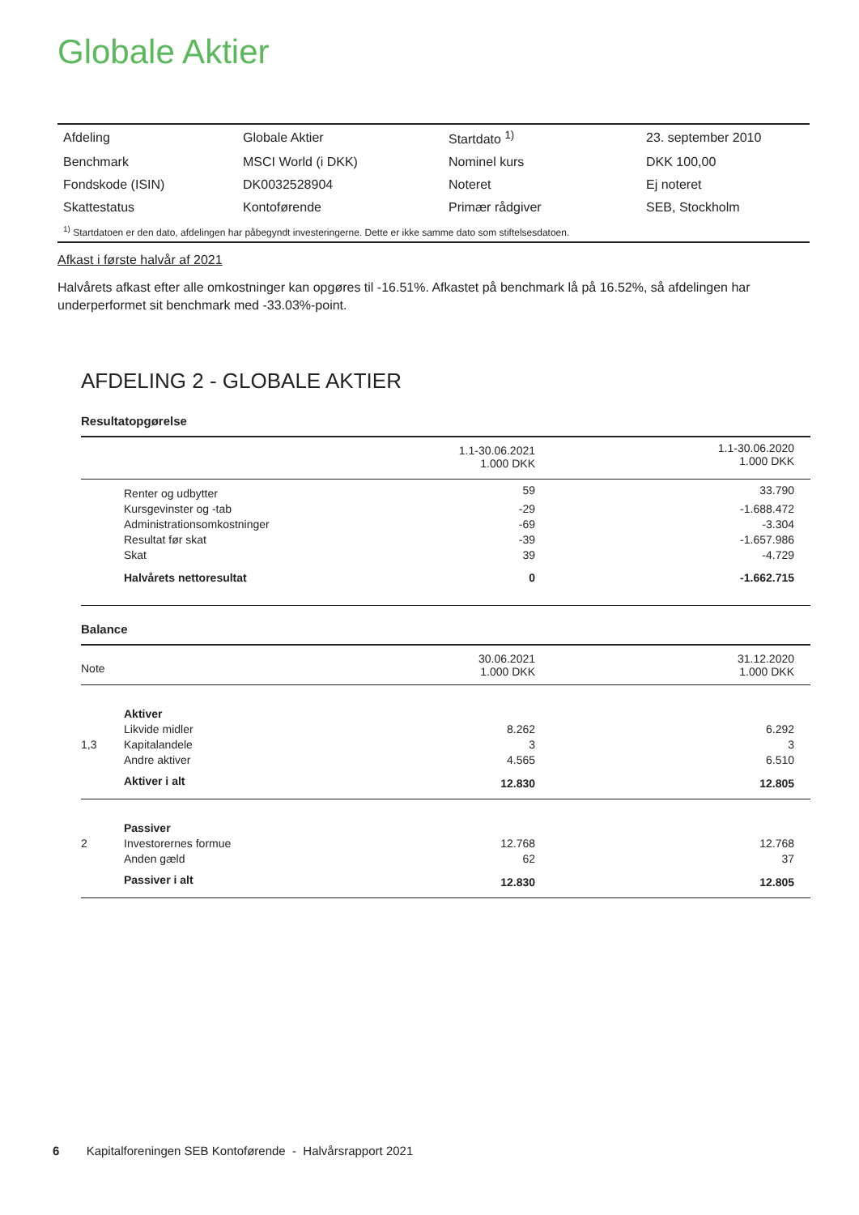Globale Aktier
| Afdeling | Globale Aktier | Startdato <sup>1)</sup> | 23. september 2010 |
| Benchmark | MSCI World (i DKK) | Nominel kurs | DKK 100,00 |
| Fondskode (ISIN) | DK0032528904 | Noteret | Ej noteret |
| Skattestatus | Kontoførende | Primær rådgiver | SEB, Stockholm |
| <sup>1)</sup> Startdatoen er den dato, afdelingen har påbegyndt investeringerne. Dette er ikke samme dato som stiftelsesdatoen. | | | |
Afkast i første halvår af 2021
Halvårets afkast efter alle omkostninger kan opgøres til -16.51%. Afkastet på benchmark lå på 16.52%, så afdelingen har underperformet sit benchmark med -33.03%-point.
AFDELING 2 - GLOBALE AKTIER
| Resultatopgørelse | | | |
| | | 1.1-30.06.2021 1.000 DKK | 1.1-30.06.2020 1.000 DKK |
| | Renter og udbytter | 59 | 33.790 |
| | Kursgevinster og -tab | -29 | -1.688.472 |
| | Administrationsomkostninger | -69 | -3.304 |
| | Resultat før skat | -39 | -1.657.986 |
| | Skat | 39 | -4.729 |
| | Halvårets nettoresultat | 0 | -1.662.715 |
| Balance | | | |
| Note | | 30.06.2021 1.000 DKK | 31.12.2020 1.000 DKK |
| | Aktiver | | |
| | Likvide midler | 8.262 | 6.292 |
| 1,3 | Kapitalandele | 3 | 3 |
| | Andre aktiver | 4.565 | 6.510 |
| | Aktiver i alt | 12.830 | 12.805 |
| | Passiver | | |
| 2 | Investorernes formue | 12.768 | 12.768 |
| | Anden gæld | 62 | 37 |
| | Passiver i alt | 12.830 | 12.805 |
6 Kapitalforeningen SEB Kontoførende - Halvårsrapport 2021